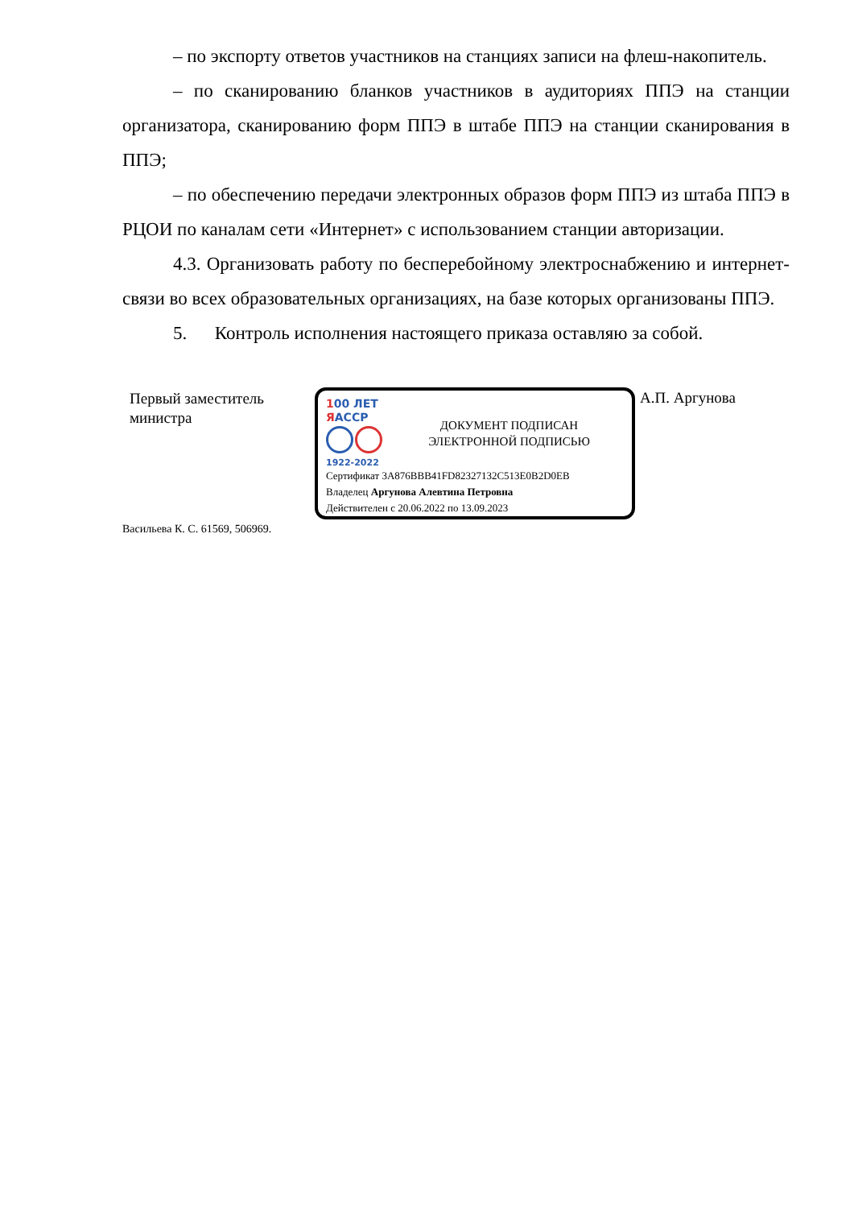– по экспорту ответов участников на станциях записи на флеш-накопитель.
– по сканированию бланков участников в аудиториях ППЭ на станции организатора, сканированию форм ППЭ в штабе ППЭ на станции сканирования в ППЭ;
– по обеспечению передачи электронных образов форм ППЭ из штаба ППЭ в РЦОИ по каналам сети «Интернет» с использованием станции авторизации.
4.3. Организовать работу по бесперебойному электроснабжению и интернет-связи во всех образовательных организациях, на базе которых организованы ППЭ.
5. Контроль исполнения настоящего приказа оставляю за собой.
Первый заместитель министра
100 ЛЕТ
ЯАССР
1922-2022
ДОКУМЕНТ ПОДПИСАН
ЭЛЕКТРОННОЙ ПОДПИСЬЮ
Сертификат 3A876BBB41FD82327132C513E0B2D0EB
Владелец Аргунова Алевтина Петровна
Действителен с 20.06.2022 по 13.09.2023
А.П. Аргунова
Васильева К. С. 61569, 506969.